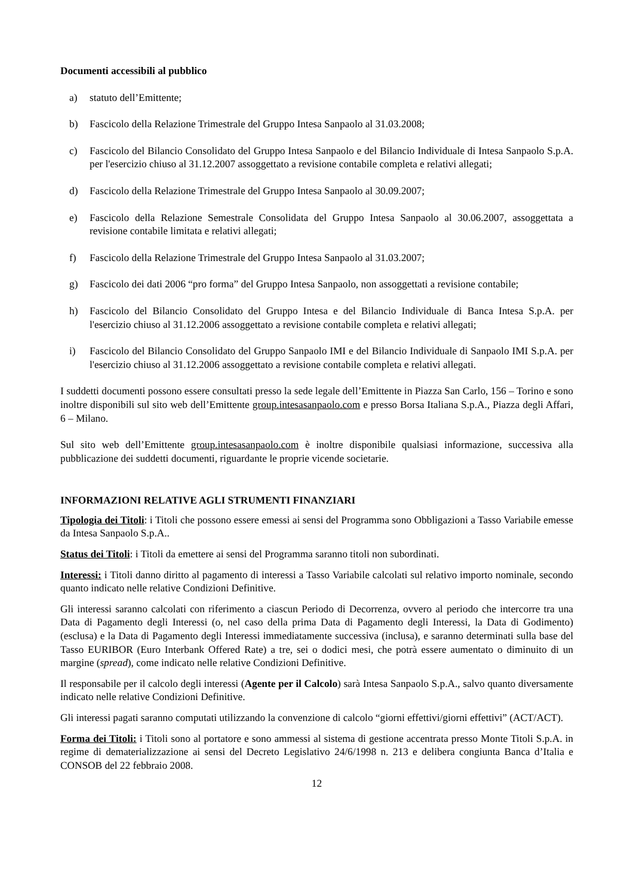Documenti accessibili al pubblico
a) statuto dell’Emittente;
b) Fascicolo della Relazione Trimestrale del Gruppo Intesa Sanpaolo al 31.03.2008;
c) Fascicolo del Bilancio Consolidato del Gruppo Intesa Sanpaolo e del Bilancio Individuale di Intesa Sanpaolo S.p.A. per l'esercizio chiuso al 31.12.2007 assoggettato a revisione contabile completa e relativi allegati;
d) Fascicolo della Relazione Trimestrale del Gruppo Intesa Sanpaolo al 30.09.2007;
e) Fascicolo della Relazione Semestrale Consolidata del Gruppo Intesa Sanpaolo al 30.06.2007, assoggettata a revisione contabile limitata e relativi allegati;
f) Fascicolo della Relazione Trimestrale del Gruppo Intesa Sanpaolo al 31.03.2007;
g) Fascicolo dei dati 2006 “pro forma” del Gruppo Intesa Sanpaolo, non assoggettati a revisione contabile;
h) Fascicolo del Bilancio Consolidato del Gruppo Intesa e del Bilancio Individuale di Banca Intesa S.p.A. per l'esercizio chiuso al 31.12.2006 assoggettato a revisione contabile completa e relativi allegati;
i) Fascicolo del Bilancio Consolidato del Gruppo Sanpaolo IMI e del Bilancio Individuale di Sanpaolo IMI S.p.A. per l'esercizio chiuso al 31.12.2006 assoggettato a revisione contabile completa e relativi allegati.
I suddetti documenti possono essere consultati presso la sede legale dell’Emittente in Piazza San Carlo, 156 – Torino e sono inoltre disponibili sul sito web dell’Emittente group.intesasanpaolo.com e presso Borsa Italiana S.p.A., Piazza degli Affari, 6 – Milano.
Sul sito web dell’Emittente group.intesasanpaolo.com è inoltre disponibile qualsiasi informazione, successiva alla pubblicazione dei suddetti documenti, riguardante le proprie vicende societarie.
INFORMAZIONI RELATIVE AGLI STRUMENTI FINANZIARI
Tipologia dei Titoli: i Titoli che possono essere emessi ai sensi del Programma sono Obbligazioni a Tasso Variabile emesse da Intesa Sanpaolo S.p.A..
Status dei Titoli: i Titoli da emettere ai sensi del Programma saranno titoli non subordinati.
Interessi: i Titoli danno diritto al pagamento di interessi a Tasso Variabile calcolati sul relativo importo nominale, secondo quanto indicato nelle relative Condizioni Definitive.
Gli interessi saranno calcolati con riferimento a ciascun Periodo di Decorrenza, ovvero al periodo che intercorre tra una Data di Pagamento degli Interessi (o, nel caso della prima Data di Pagamento degli Interessi, la Data di Godimento) (esclusa) e la Data di Pagamento degli Interessi immediatamente successiva (inclusa), e saranno determinati sulla base del Tasso EURIBOR (Euro Interbank Offered Rate) a tre, sei o dodici mesi, che potrà essere aumentato o diminuito di un margine (spread), come indicato nelle relative Condizioni Definitive.
Il responsabile per il calcolo degli interessi (Agente per il Calcolo) sarà Intesa Sanpaolo S.p.A., salvo quanto diversamente indicato nelle relative Condizioni Definitive.
Gli interessi pagati saranno computati utilizzando la convenzione di calcolo “giorni effettivi/giorni effettivi” (ACT/ACT).
Forma dei Titoli: i Titoli sono al portatore e sono ammessi al sistema di gestione accentrata presso Monte Titoli S.p.A. in regime di dematerializzazione ai sensi del Decreto Legislativo 24/6/1998 n. 213 e delibera congiunta Banca d’Italia e CONSOB del 22 febbraio 2008.
12